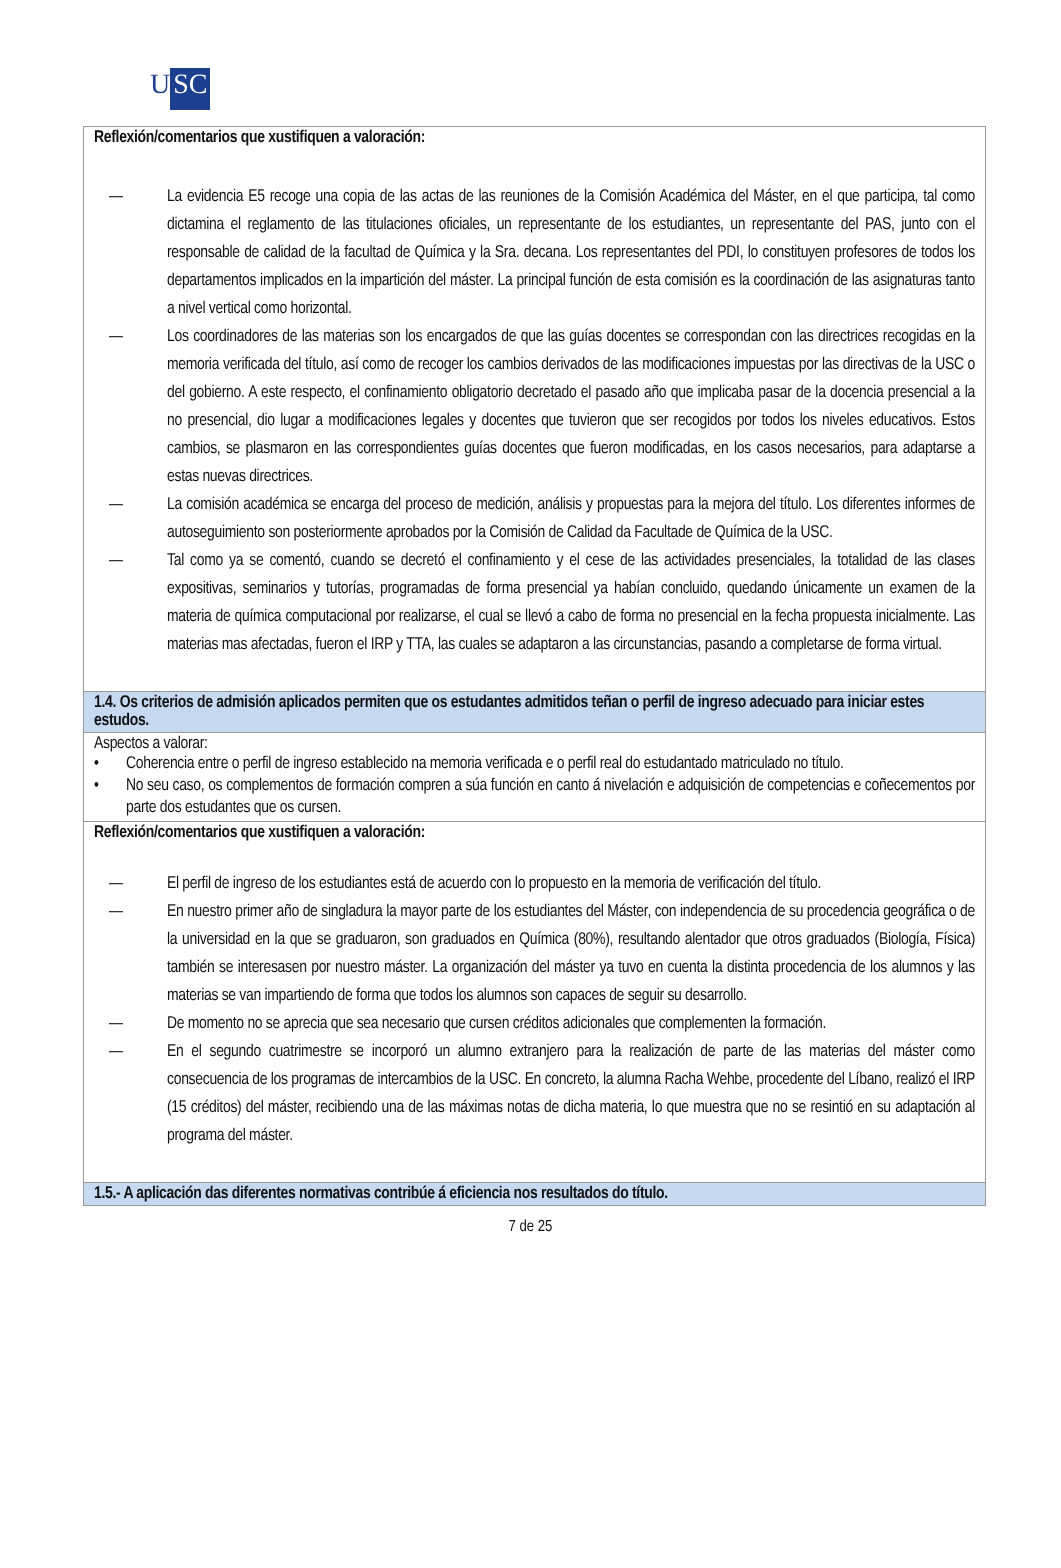U SC
| Reflexión/comentarios que xustifiquen a valoración: — La evidencia E5 recoge una copia de las actas de las reuniones de la Comisión Académica del Máster, en el que participa, tal como dictamina el reglamento de las titulaciones oficiales, un representante de los estudiantes, un representante del PAS, junto con el responsable de calidad de la facultad de Química y la Sra. decana. Los representantes del PDI, lo constituyen profesores de todos los departamentos implicados en la impartición del máster. La principal función de esta comisión es la coordinación de las asignaturas tanto a nivel vertical como horizontal. — Los coordinadores de las materias son los encargados de que las guías docentes se correspondan con las directrices recogidas en la memoria verificada del título, así como de recoger los cambios derivados de las modificaciones impuestas por las directivas de la USC o del gobierno. A este respecto, el confinamiento obligatorio decretado el pasado año que implicaba pasar de la docencia presencial a la no presencial, dio lugar a modificaciones legales y docentes que tuvieron que ser recogidos por todos los niveles educativos. Estos cambios, se plasmaron en las correspondientes guías docentes que fueron modificadas, en los casos necesarios, para adaptarse a estas nuevas directrices. — La comisión académica se encarga del proceso de medición, análisis y propuestas para la mejora del título. Los diferentes informes de autoseguimiento son posteriormente aprobados por la Comisión de Calidad da Facultade de Química de la USC. — Tal como ya se comentó, cuando se decretó el confinamiento y el cese de las actividades presenciales, la totalidad de las clases expositivas, seminarios y tutorías, programadas de forma presencial ya habían concluido, quedando únicamente un examen de la materia de química computacional por realizarse, el cual se llevó a cabo de forma no presencial en la fecha propuesta inicialmente. Las materias mas afectadas, fueron el IRP y TTA, las cuales se adaptaron a las circunstancias, pasando a completarse de forma virtual. |
| 1.4. Os criterios de admisión aplicados permiten que os estudantes admitidos teñan o perfil de ingreso adecuado para iniciar estes estudos. |
| Aspectos a valorar: • Coherencia entre o perfil de ingreso establecido na memoria verificada e o perfil real do estudantado matriculado no título. • No seu caso, os complementos de formación compren a súa función en canto á nivelación e adquisición de competencias e coñecementos por parte dos estudantes que os cursen. |
| Reflexión/comentarios que xustifiquen a valoración: — El perfil de ingreso de los estudiantes está de acuerdo con lo propuesto en la memoria de verificación del título. — En nuestro primer año de singladura la mayor parte de los estudiantes del Máster, con independencia de su procedencia geográfica o de la universidad en la que se graduaron, son graduados en Química (80%), resultando alentador que otros graduados (Biología, Física) también se interesasen por nuestro máster. La organización del máster ya tuvo en cuenta la distinta procedencia de los alumnos y las materias se van impartiendo de forma que todos los alumnos son capaces de seguir su desarrollo. — De momento no se aprecia que sea necesario que cursen créditos adicionales que complementen la formación. — En el segundo cuatrimestre se incorporó un alumno extranjero para la realización de parte de las materias del máster como consecuencia de los programas de intercambios de la USC. En concreto, la alumna Racha Wehbe, procedente del Líbano, realizó el IRP (15 créditos) del máster, recibiendo una de las máximas notas de dicha materia, lo que muestra que no se resintió en su adaptación al programa del máster. |
| 1.5.- A aplicación das diferentes normativas contribúe á eficiencia nos resultados do título. |
7 de 25